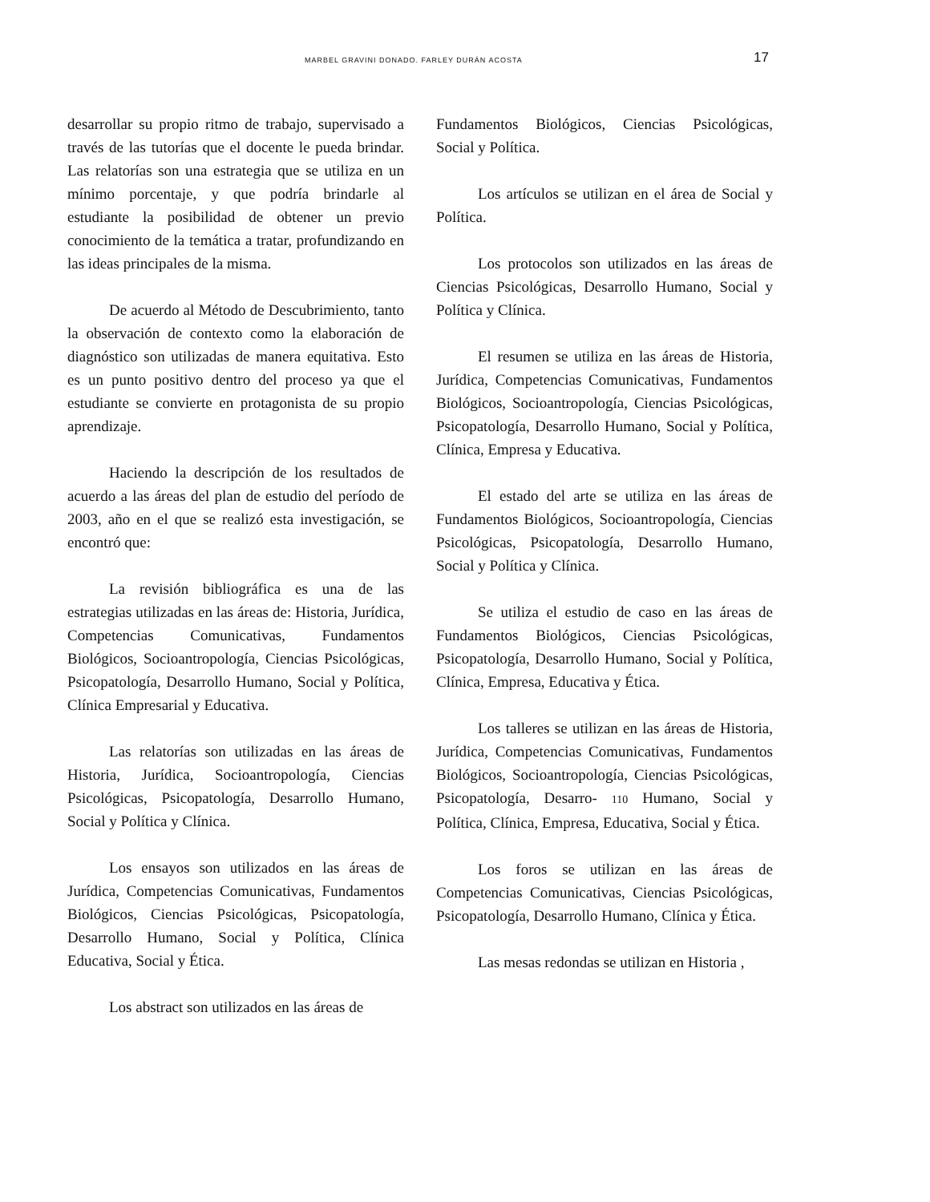MARBEL GRAVINI DONADO. FARLEY DURÁN ACOSTA 17
desarrollar su propio ritmo de trabajo, supervisado a través de las tutorías que el docente le pueda brindar. Las relatorías son una estrategia que se utiliza en un mínimo porcentaje, y que podría brindarle al estudiante la posibilidad de obtener un previo conocimiento de la temática a tratar, profundizando en las ideas principales de la misma.
De acuerdo al Método de Descubrimiento, tanto la observación de contexto como la elaboración de diagnóstico son utilizadas de manera equitativa. Esto es un punto positivo dentro del proceso ya que el estudiante se convierte en protagonista de su propio aprendizaje.
Haciendo la descripción de los resultados de acuerdo a las áreas del plan de estudio del período de 2003, año en el que se realizó esta investigación, se encontró que:
La revisión bibliográfica es una de las estrategias utilizadas en las áreas de: Historia, Jurídica, Competencias Comunicativas, Fundamentos Biológicos, Socioantropología, Ciencias Psicológicas, Psicopatología, Desarrollo Humano, Social y Política, Clínica Empresarial y Educativa.
Las relatorías son utilizadas en las áreas de Historia, Jurídica, Socioantropología, Ciencias Psicológicas, Psicopatología, Desarrollo Humano, Social y Política y Clínica.
Los ensayos son utilizados en las áreas de Jurídica, Competencias Comunicativas, Fundamentos Biológicos, Ciencias Psicológicas, Psicopatología, Desarrollo Humano, Social y Política, Clínica Educativa, Social y Ética.
Los abstract son utilizados en las áreas de
Fundamentos Biológicos, Ciencias Psicológicas, Social y Política.
Los artículos se utilizan en el área de Social y Política.
Los protocolos son utilizados en las áreas de Ciencias Psicológicas, Desarrollo Humano, Social y Política y Clínica.
El resumen se utiliza en las áreas de Historia, Jurídica, Competencias Comunicativas, Fundamentos Biológicos, Socioantropología, Ciencias Psicológicas, Psicopatología, Desarrollo Humano, Social y Política, Clínica, Empresa y Educativa.
El estado del arte se utiliza en las áreas de Fundamentos Biológicos, Socioantropología, Ciencias Psicológicas, Psicopatología, Desarrollo Humano, Social y Política y Clínica.
Se utiliza el estudio de caso en las áreas de Fundamentos Biológicos, Ciencias Psicológicas, Psicopatología, Desarrollo Humano, Social y Política, Clínica, Empresa, Educativa y Ética.
Los talleres se utilizan en las áreas de Historia, Jurídica, Competencias Comunicativas, Fundamentos Biológicos, Socioantropología, Ciencias Psicológicas, Psicopatología, Desarro- 110 Humano, Social y Política, Clínica, Empresa, Educativa, Social y Ética.
Los foros se utilizan en las áreas de Competencias Comunicativas, Ciencias Psicológicas, Psicopatología, Desarrollo Humano, Clínica y Ética.
Las mesas redondas se utilizan en Historia ,